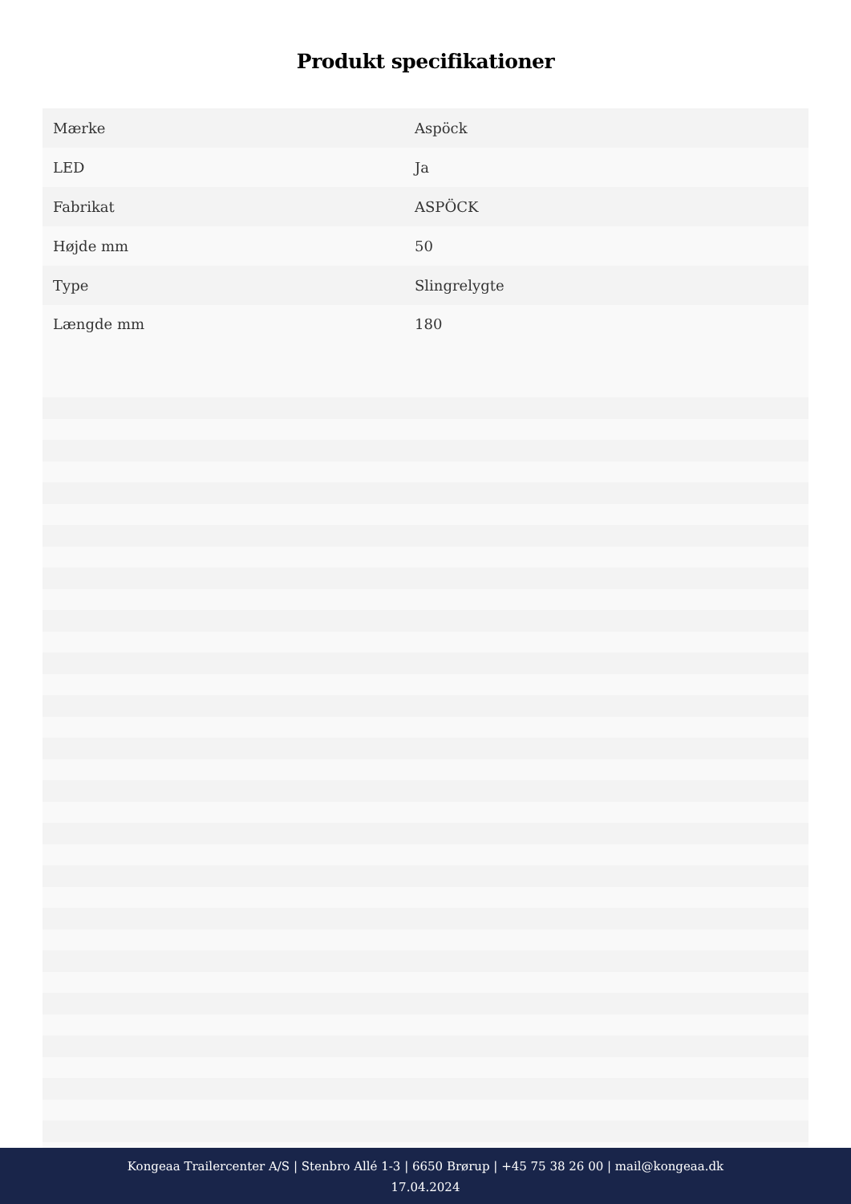Produkt specifikationer
| Mærke | Aspöck |
| LED | Ja |
| Fabrikat | ASPÖCK |
| Højde mm | 50 |
| Type | Slingrelygte |
| Længde mm | 180 |
Kongeaa Trailercenter A/S | Stenbro Allé 1-3 | 6650 Brørup | +45 75 38 26 00 | mail@kongeaa.dk
17.04.2024